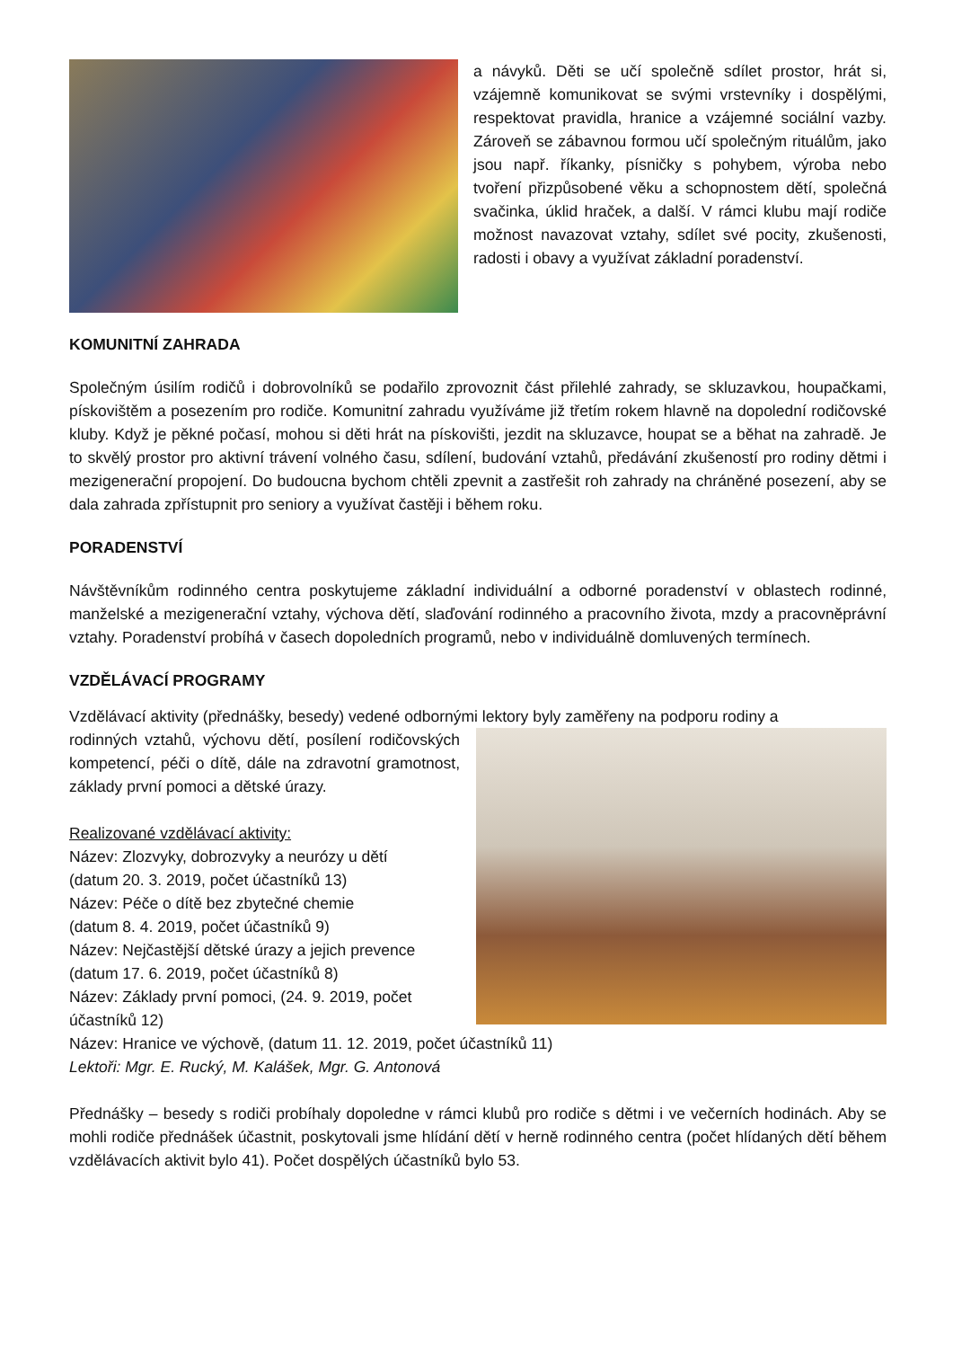a návyků. Děti se učí společně sdílet prostor, hrát si, vzájemně komunikovat se svými vrstevníky i dospělými, respektovat pravidla, hranice a vzájemné sociální vazby. Zároveň se zábavnou formou učí společným rituálům, jako jsou např. říkanky, písničky s pohybem, výroba nebo tvoření přizpůsobené věku a schopnostem dětí, společná svačinka, úklid hraček, a další. V rámci klubu mají rodiče možnost navazovat vztahy, sdílet své pocity, zkušenosti, radosti i obavy a využívat základní poradenství.
KOMUNITNÍ ZAHRADA
Společným úsilím rodičů i dobrovolníků se podařilo zprovoznit část přilehlé zahrady, se skluzavkou, houpačkami, pískovištěm a posezením pro rodiče. Komunitní zahradu využíváme již třetím rokem hlavně na dopolední rodičovské kluby. Když je pěkné počasí, mohou si děti hrát na pískovišti, jezdit na skluzavce, houpat se a běhat na zahradě. Je to skvělý prostor pro aktivní trávení volného času, sdílení, budování vztahů, předávání zkušeností pro rodiny dětmi i mezigenerační propojení. Do budoucna bychom chtěli zpevnit a zastřešit roh zahrady na chráněné posezení, aby se dala zahrada zpřístupnit pro seniory a využívat častěji i během roku.
PORADENSTVÍ
Návštěvníkům rodinného centra poskytujeme základní individuální a odborné poradenství v oblastech rodinné, manželské a mezigenerační vztahy, výchova dětí, slaďování rodinného a pracovního života, mzdy a pracovněprávní vztahy. Poradenství probíhá v časech dopoledních programů, nebo v individuálně domluvených termínech.
VZDĚLÁVACÍ PROGRAMY
Vzdělávací aktivity (přednášky, besedy) vedené odbornými lektory byly zaměřeny na podporu rodiny a
rodinných vztahů, výchovu dětí, posílení rodičovských kompetencí, péči o dítě, dále na zdravotní gramotnost, základy první pomoci a dětské úrazy.
Realizované vzdělávací aktivity:
Název: Zlozvyky, dobrozvyky a neurózy u dětí
(datum 20. 3. 2019, počet účastníků 13)
Název: Péče o dítě bez zbytečné chemie
(datum 8. 4. 2019, počet účastníků 9)
Název: Nejčastější dětské úrazy a jejich prevence
(datum 17. 6. 2019, počet účastníků 8)
Název: Základy první pomoci, (24. 9. 2019, počet účastníků 12)
Název: Hranice ve výchově, (datum 11. 12. 2019, počet účastníků 11)
Lektoři: Mgr. E. Rucký, M. Kalášek, Mgr. G. Antonová
Přednášky – besedy s rodiči probíhaly dopoledne v rámci klubů pro rodiče s dětmi i ve večerních hodinách. Aby se mohli rodiče přednášek účastnit, poskytovali jsme hlídání dětí v herně rodinného centra (počet hlídaných dětí během vzdělávacích aktivit bylo 41). Počet dospělých účastníků bylo 53.